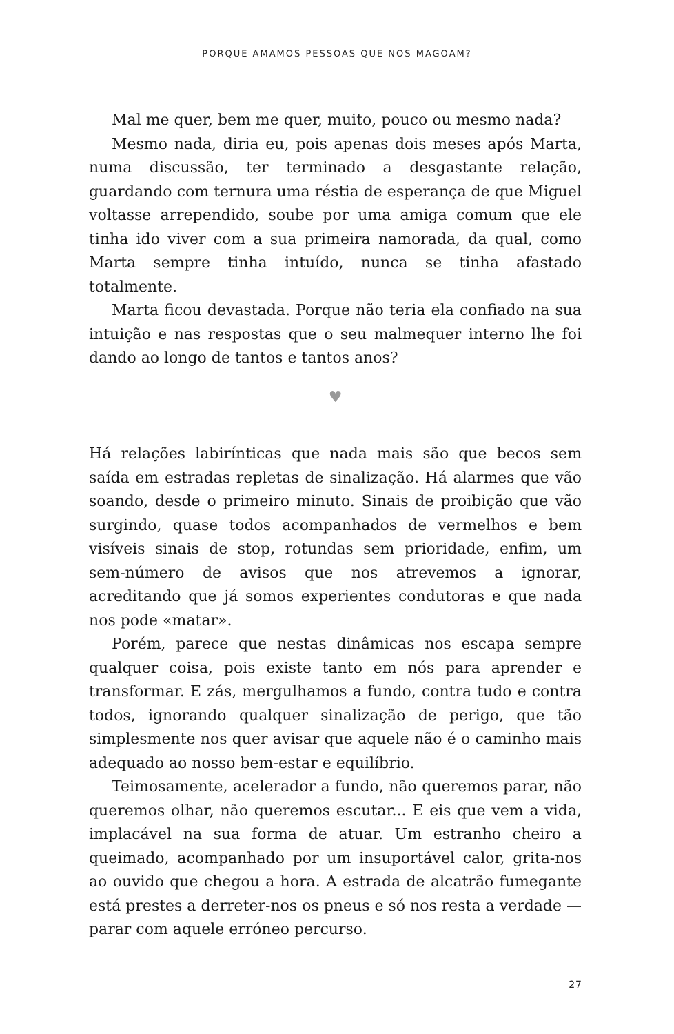PORQUE AMAMOS PESSOAS QUE NOS MAGOAM?
Mal me quer, bem me quer, muito, pouco ou mesmo nada?
Mesmo nada, diria eu, pois apenas dois meses após Marta, numa discussão, ter terminado a desgastante relação, guardando com ternura uma réstia de esperança de que Miguel voltasse arrependido, soube por uma amiga comum que ele tinha ido viver com a sua primeira namorada, da qual, como Marta sempre tinha intuído, nunca se tinha afastado totalmente.
Marta ficou devastada. Porque não teria ela confiado na sua intuição e nas respostas que o seu malmequer interno lhe foi dando ao longo de tantos e tantos anos?
♥
Há relações labirínticas que nada mais são que becos sem saída em estradas repletas de sinalização. Há alarmes que vão soando, desde o primeiro minuto. Sinais de proibição que vão surgindo, quase todos acompanhados de vermelhos e bem visíveis sinais de stop, rotundas sem prioridade, enfim, um sem-número de avisos que nos atrevemos a ignorar, acreditando que já somos experientes condutoras e que nada nos pode «matar».
Porém, parece que nestas dinâmicas nos escapa sempre qualquer coisa, pois existe tanto em nós para aprender e transformar. E zás, mergulhamos a fundo, contra tudo e contra todos, ignorando qualquer sinalização de perigo, que tão simplesmente nos quer avisar que aquele não é o caminho mais adequado ao nosso bem-estar e equilíbrio.
Teimosamente, acelerador a fundo, não queremos parar, não queremos olhar, não queremos escutar... E eis que vem a vida, implacável na sua forma de atuar. Um estranho cheiro a queimado, acompanhado por um insuportável calor, grita-nos ao ouvido que chegou a hora. A estrada de alcatrão fumegante está prestes a derreter-nos os pneus e só nos resta a verdade — parar com aquele erróneo percurso.
27